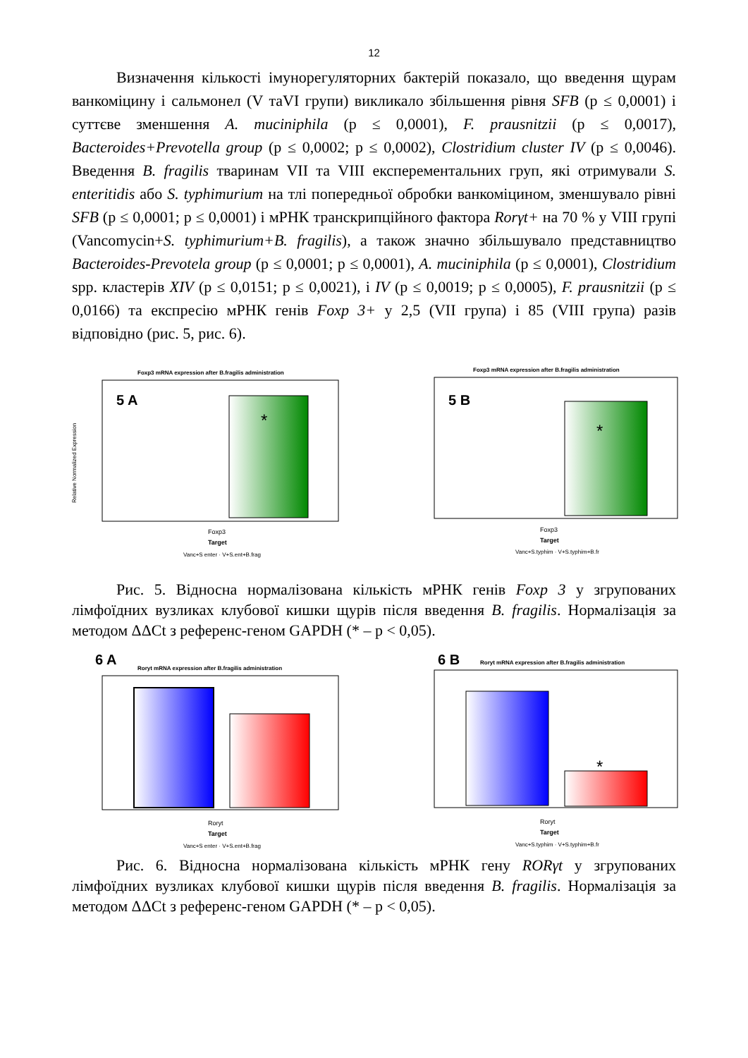12
Визначення кількості імунорегуляторних бактерій показало, що введення щурам ванкоміцину і сальмонел (V таVI групи) викликало збільшення рівня SFB (p ≤ 0,0001) і суттєве зменшення A. muciniphila (p ≤ 0,0001), F. prausnitzii (p ≤ 0,0017), Bacteroides+Prevotella group (p ≤ 0,0002; p ≤ 0,0002), Clostridium cluster IV (p ≤ 0,0046). Введення B. fragilis тваринам VII та VIII експерементальних груп, які отримували S. enteritidis або S. typhimurium на тлі попередньої обробки ванкоміцином, зменшувало рівні SFB (p ≤ 0,0001; p ≤ 0,0001) і мРНК транскрипційного фактора Rorγt+ на 70 % у VIII групі (Vancomycin+S. typhimurium+B. fragilis), а також значно збільшувало представництво Bacteroides-Prevotela group (p ≤ 0,0001; p ≤ 0,0001), A. muciniphila (p ≤ 0,0001), Clostridium spp. кластерів XIV (p ≤ 0,0151; p ≤ 0,0021), і IV (p ≤ 0,0019; p ≤ 0,0005), F. prausnitzii (p ≤ 0,0166) та експресію мРНК генів Foxp 3+ у 2,5 (VII група) і 85 (VIII група) разів відповідно (рис. 5, рис. 6).
Foxp3 mRNA expression after B.fragilis administration
5 A
*
Relative Normalized Expression
Foxp3
Target
Vanc+S enter · V+S.ent+B.frag
Foxp3 mRNA expression after B.fragilis administration
5 B
*
Foxp3
Target
Vanc+S.typhim · V+S.typhim+B.fr
Рис. 5. Відносна нормалізована кількість мРНК генів Foxp 3 у згрупованих лімфоїдних вузликах клубової кишки щурів після введення B. fragilis. Нормалізація за методом ΔΔCt з референс-геном GAPDH (* – p < 0,05).
6 A
Roryt mRNA expression after B.fragilis administration
Roryt
Target
Vanc+S enter · V+S.ent+B.frag
6 B
Roryt mRNA expression after B.fragilis administration
*
Roryt
Target
Vanc+S.typhim · V+S.typhim+B.fr
Рис. 6. Відносна нормалізована кількість мРНК гену RORγt у згрупованих лімфоїдних вузликах клубової кишки щурів після введення B. fragilis. Нормалізація за методом ΔΔCt з референс-геном GAPDH (* – p < 0,05).